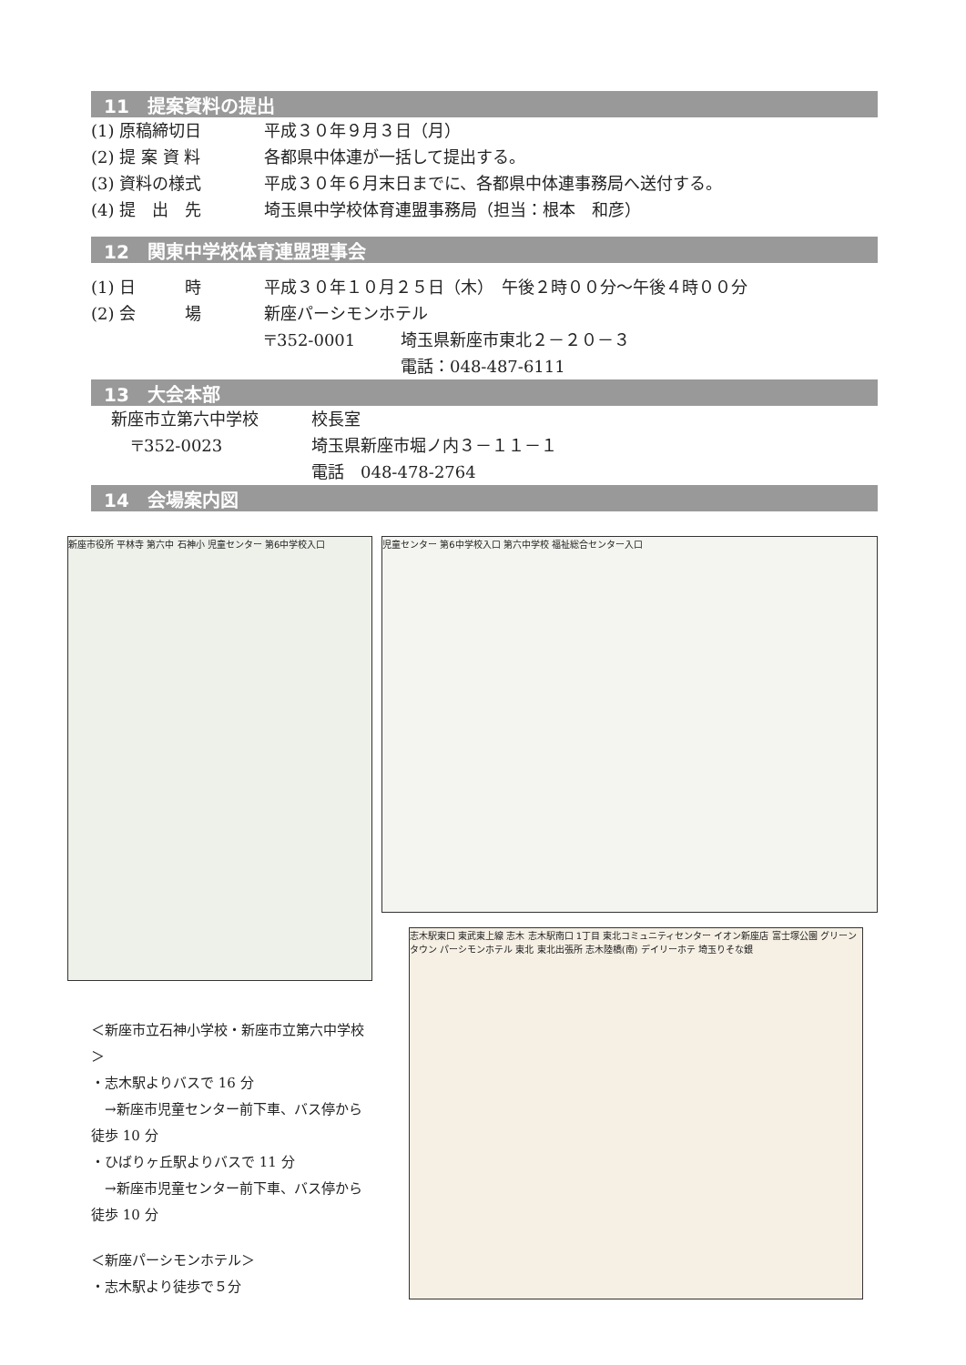11　提案資料の提出
(1) 原稿締切日 平成３０年９月３日（月）
(2) 提 案 資 料 各都県中体連が一括して提出する。
(3) 資料の様式 平成３０年６月末日までに、各都県中体連事務局へ送付する。
(4) 提　出　先 埼玉県中学校体育連盟事務局（担当：根本　和彦）
12　関東中学校体育連盟理事会
(1) 日　　　時 平成３０年１０月２５日（木）　午後２時００分～午後４時００分
(2) 会　　　場 新座パーシモンホテル
〒352-0001 埼玉県新座市東北２－２０－３
電話：048-487-6111
13　大会本部
新座市立第六中学校 校長室
〒352-0023 埼玉県新座市堀ノ内３－１１－１
電話　048-478-2764
14　会場案内図
新座市役所 平林寺 第六中 石神小 児童センター 第6中学校入口
＜新座市立石神小学校・新座市立第六中学校＞
・志木駅よりバスで 16 分
　→新座市児童センター前下車、バス停から徒歩 10 分
・ひばりヶ丘駅よりバスで 11 分
　→新座市児童センター前下車、バス停から徒歩 10 分
＜新座パーシモンホテル＞
・志木駅より徒歩で５分
児童センター 第6中学校入口 第六中学校 福祉総合センター入口
志木駅東口 東武東上線 志木 志木駅南口 1丁目 東北コミュニティセンター イオン新座店 富士塚公園 グリーンタウン パーシモンホテル 東北 東北出張所 志木陸橋(南) デイリーホテ 埼玉りそな銀